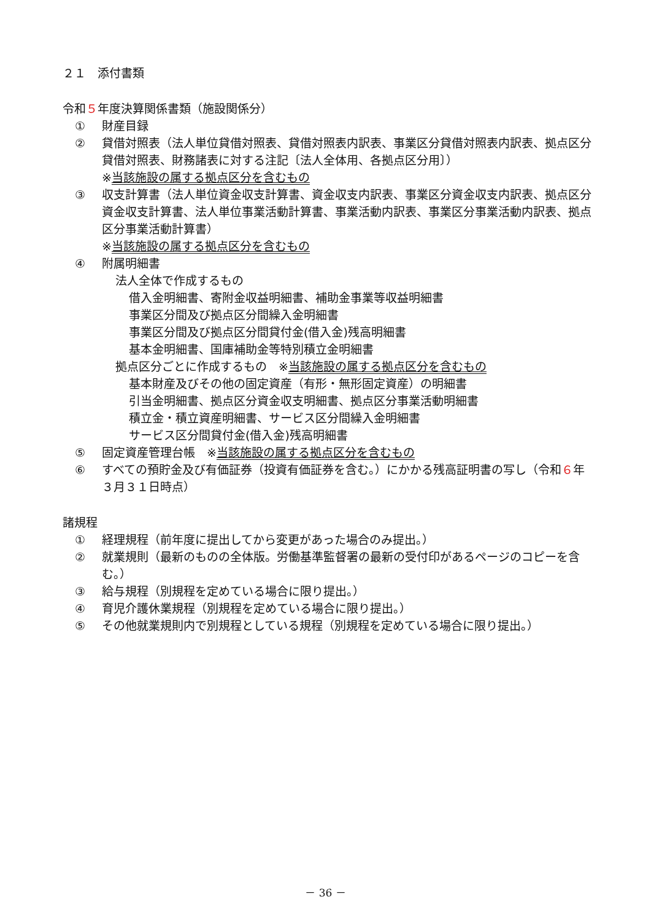２１　添付書類
令和５年度決算関係書類（施設関係分）
① 財産目録
② 貸借対照表（法人単位貸借対照表、貸借対照表内訳表、事業区分貸借対照表内訳表、拠点区分貸借対照表、財務諸表に対する注記〔法人全体用、各拠点区分用〕）
※当該施設の属する拠点区分を含むもの
③ 収支計算書（法人単位資金収支計算書、資金収支内訳表、事業区分資金収支内訳表、拠点区分資金収支計算書、法人単位事業活動計算書、事業活動内訳表、事業区分事業活動内訳表、拠点区分事業活動計算書）
※当該施設の属する拠点区分を含むもの
④ 附属明細書
法人全体で作成するもの
借入金明細書、寄附金収益明細書、補助金事業等収益明細書
事業区分間及び拠点区分間繰入金明細書
事業区分間及び拠点区分間貸付金(借入金)残高明細書
基本金明細書、国庫補助金等特別積立金明細書
拠点区分ごとに作成するもの　※当該施設の属する拠点区分を含むもの
基本財産及びその他の固定資産（有形・無形固定資産）の明細書
引当金明細書、拠点区分資金収支明細書、拠点区分事業活動明細書
積立金・積立資産明細書、サービス区分間繰入金明細書
サービス区分間貸付金(借入金)残高明細書
⑤ 固定資産管理台帳　※当該施設の属する拠点区分を含むもの
⑥ すべての預貯金及び有価証券（投資有価証券を含む。）にかかる残高証明書の写し（令和６年３月３１日時点）
諸規程
① 経理規程（前年度に提出してから変更があった場合のみ提出。）
② 就業規則（最新のものの全体版。労働基準監督署の最新の受付印があるページのコピーを含む。）
③ 給与規程（別規程を定めている場合に限り提出。）
④ 育児介護休業規程（別規程を定めている場合に限り提出。）
⑤ その他就業規則内で別規程としている規程（別規程を定めている場合に限り提出。）
－ 36 －